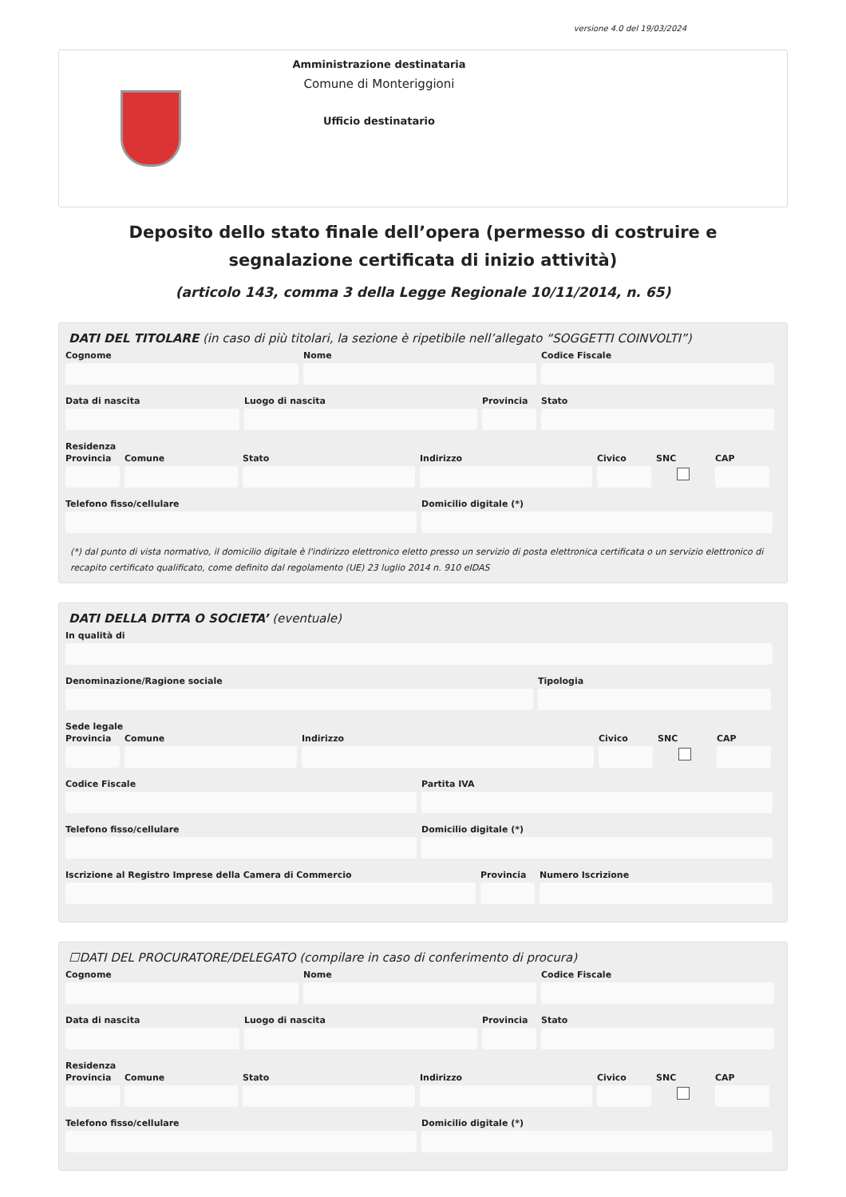versione 4.0 del 19/03/2024
Amministrazione destinataria
Comune di Monteriggioni
Ufficio destinatario
Deposito dello stato finale dell’opera (permesso di costruire e segnalazione certificata di inizio attività)
(articolo 143, comma 3 della Legge Regionale 10/11/2014, n. 65)
DATI DEL TITOLARE (in caso di più titolari, la sezione è ripetibile nell’allegato “SOGGETTI COINVOLTI”)
Cognome Nome Codice Fiscale
Data di nascita Luogo di nascita Provincia
Stato
Residenza
Provincia
Comune Stato Indirizzo Civico SNC CAP
Telefono fisso/cellulare Domicilio digitale (*)
(*) dal punto di vista normativo, il domicilio digitale è l'indirizzo elettronico eletto presso un servizio di posta elettronica certificata o un servizio elettronico di recapito certificato qualificato, come definito dal regolamento (UE) 23 luglio 2014 n. 910 eIDAS
DATI DELLA DITTA O SOCIETA’ (eventuale)
In qualità di
Denominazione/Ragione sociale Tipologia
Sede legale
Provincia
Comune Indirizzo Civico SNC CAP
Codice Fiscale Partita IVA
Telefono fisso/cellulare Domicilio digitale (*)
Iscrizione al Registro Imprese della Camera di Commercio
Provincia
Numero Iscrizione
☐DATI DEL PROCURATORE/DELEGATO (compilare in caso di conferimento di procura)
Cognome Nome Codice Fiscale
Data di nascita Luogo di nascita Provincia
Stato
Residenza
Provincia
Comune Stato Indirizzo Civico SNC CAP
Telefono fisso/cellulare Domicilio digitale (*)